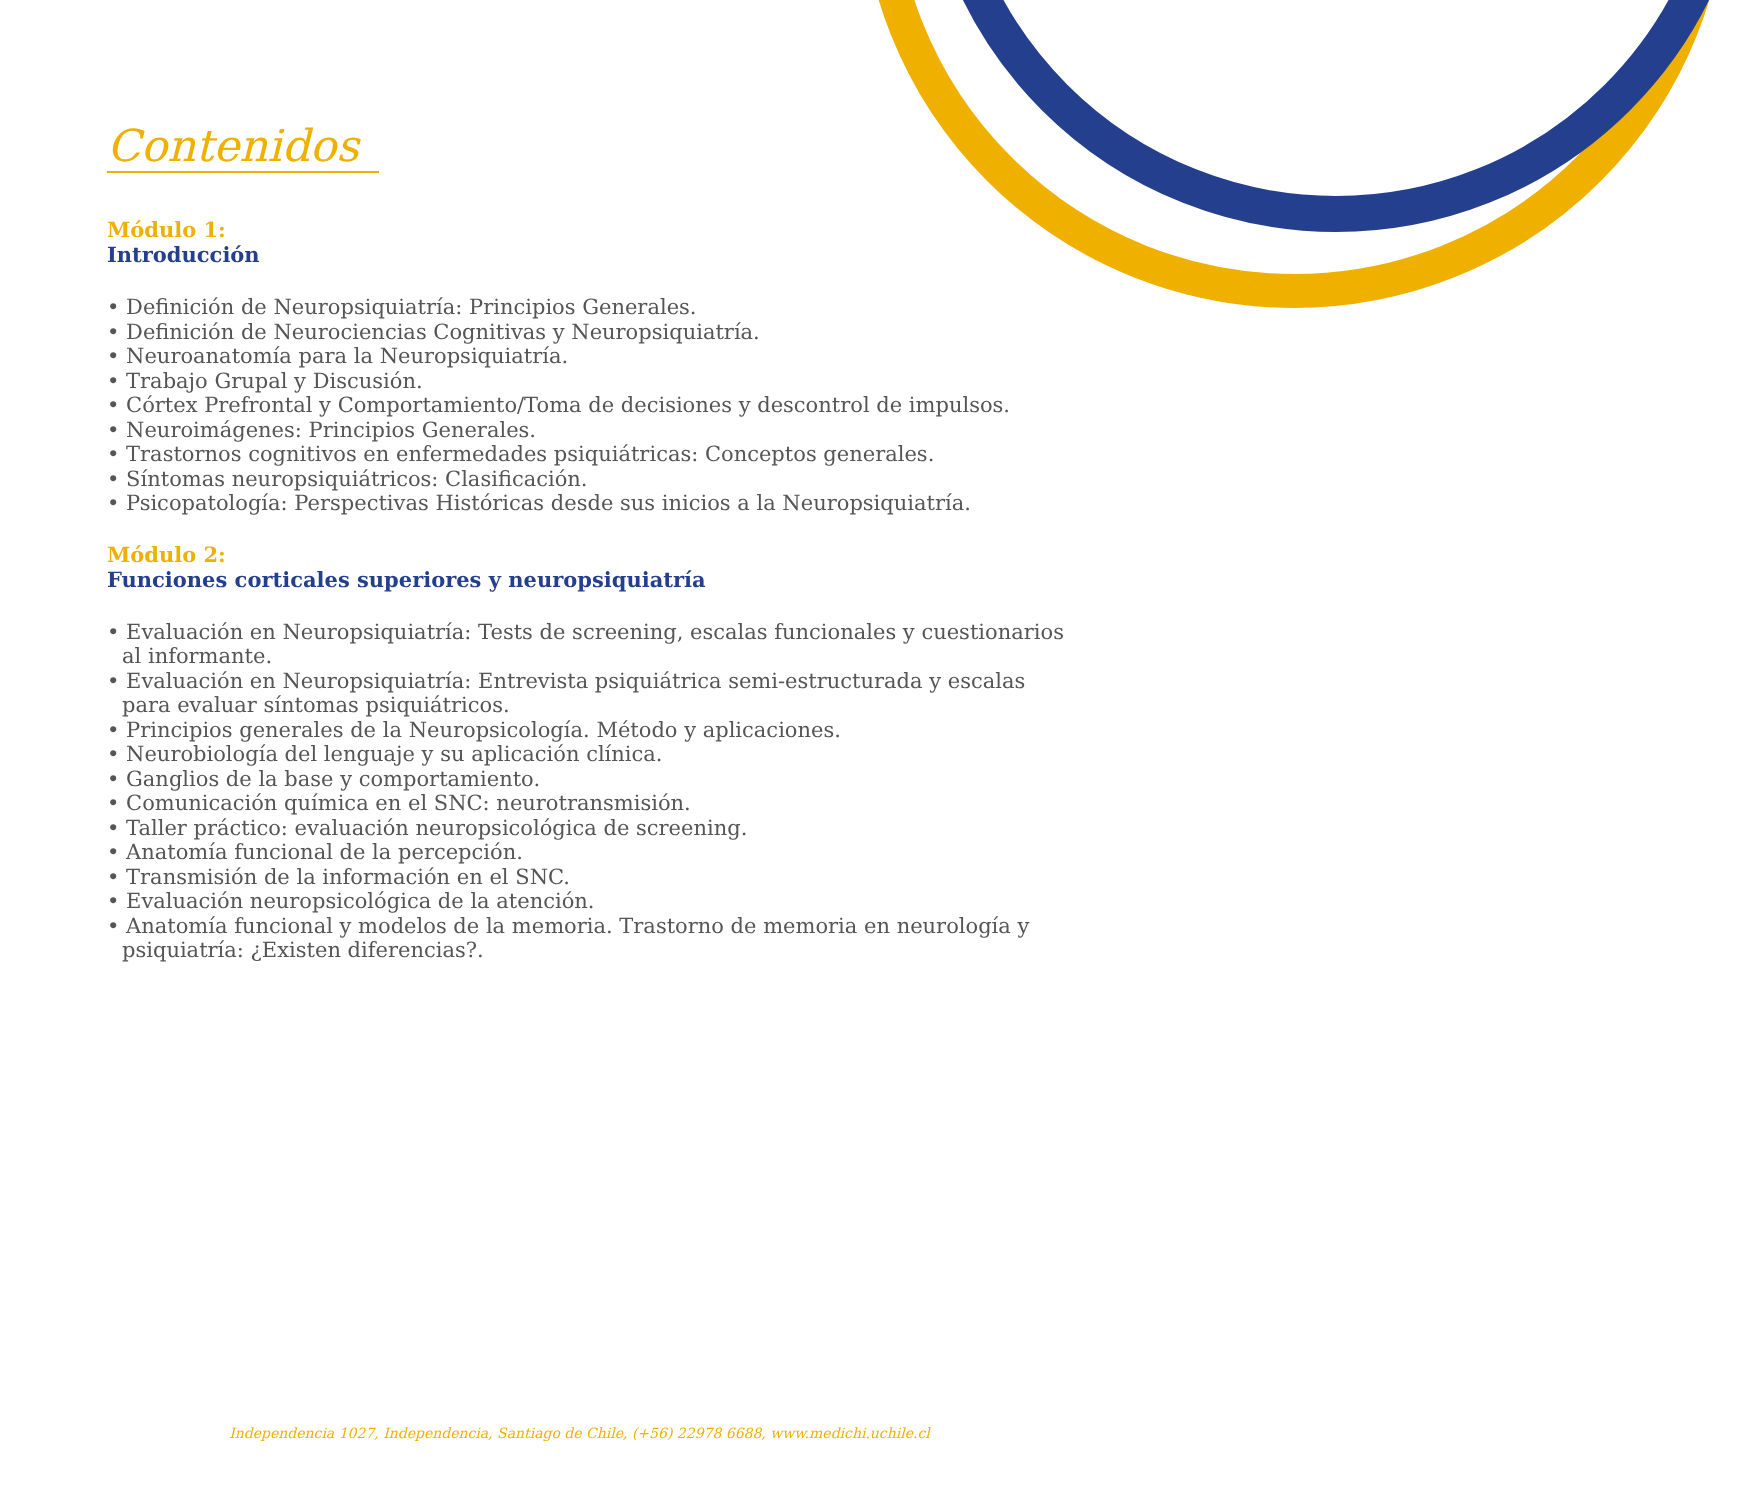Contenidos
Módulo 1:
Introducción
• Definición de Neuropsiquiatría: Principios Generales.
• Definición de Neurociencias Cognitivas y Neuropsiquiatría.
• Neuroanatomía para la Neuropsiquiatría.
• Trabajo Grupal y Discusión.
• Córtex Prefrontal y Comportamiento/Toma de decisiones y descontrol de impulsos.
• Neuroimágenes: Principios Generales.
• Trastornos cognitivos en enfermedades psiquiátricas: Conceptos generales.
• Síntomas neuropsiquiátricos: Clasificación.
• Psicopatología: Perspectivas Históricas desde sus inicios a la Neuropsiquiatría.
Módulo 2:
Funciones corticales superiores y neuropsiquiatría
• Evaluación en Neuropsiquiatría: Tests de screening, escalas funcionales y cuestionarios al informante.
• Evaluación en Neuropsiquiatría: Entrevista psiquiátrica semi-estructurada y escalas para evaluar síntomas psiquiátricos.
• Principios generales de la Neuropsicología. Método y aplicaciones.
• Neurobiología del lenguaje y su aplicación clínica.
• Ganglios de la base y comportamiento.
• Comunicación química en el SNC: neurotransmisión.
• Taller práctico: evaluación neuropsicológica de screening.
• Anatomía funcional de la percepción.
• Transmisión de la información en el SNC.
• Evaluación neuropsicológica de la atención.
• Anatomía funcional y modelos de la memoria. Trastorno de memoria en neurología y psiquiatría: ¿Existen diferencias?.
Independencia 1027, Independencia, Santiago de Chile, (+56) 22978 6688, www.medichi.uchile.cl